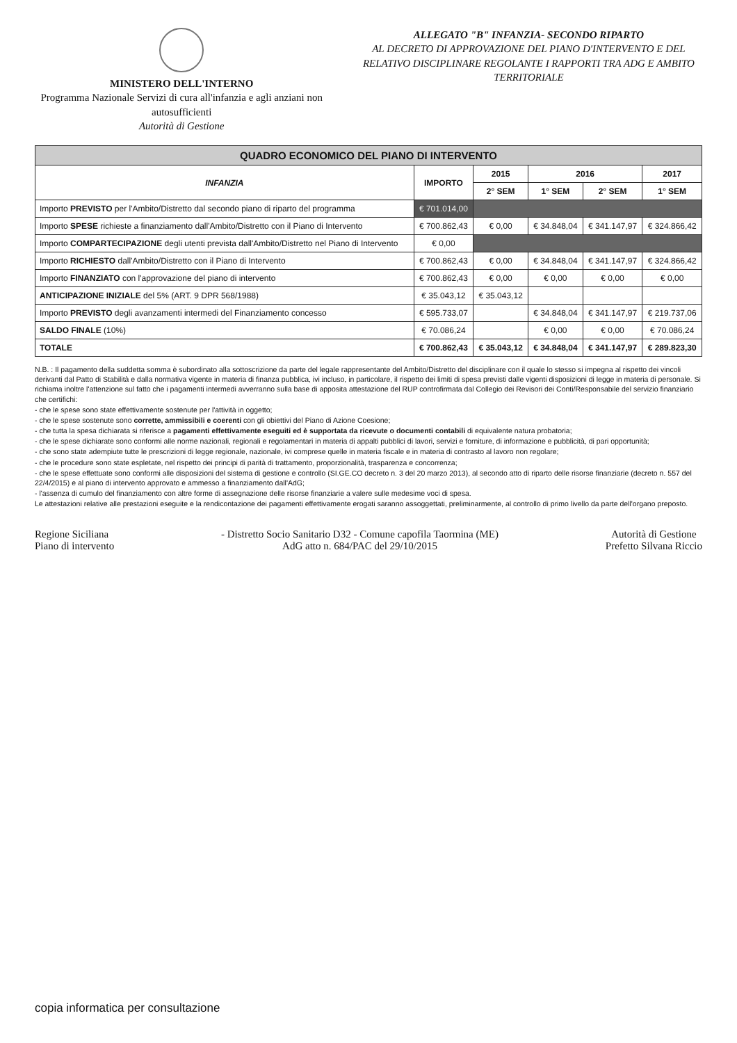MINISTERO DELL'INTERNO
Programma Nazionale Servizi di cura all'infanzia e agli anziani non autosufficienti
Autorità di Gestione
ALLEGATO "B" INFANZIA- SECONDO RIPARTO
AL DECRETO DI APPROVAZIONE DEL PIANO D'INTERVENTO E DEL RELATIVO DISCIPLINARE REGOLANTE I RAPPORTI TRA ADG E AMBITO TERRITORIALE
| QUADRO ECONOMICO DEL PIANO DI INTERVENTO | | | | | |
| --- | --- | --- | --- | --- | --- |
| INFANZIA | IMPORTO | 2015 | 2016 | | 2017 |
| | | 2° SEM | 1° SEM | 2° SEM | 1° SEM |
| Importo PREVISTO per l'Ambito/Distretto dal secondo piano di riparto del programma | € 701.014,00 | | | | |
| Importo SPESE richieste a finanziamento dall'Ambito/Distretto con il Piano di Intervento | € 700.862,43 | € 0,00 | € 34.848,04 | € 341.147,97 | € 324.866,42 |
| Importo COMPARTECIPAZIONE degli utenti prevista dall'Ambito/Distretto nel Piano di Intervento | € 0,00 | | | | |
| Importo RICHIESTO dall'Ambito/Distretto con il Piano di Intervento | € 700.862,43 | € 0,00 | € 34.848,04 | € 341.147,97 | € 324.866,42 |
| Importo FINANZIATO con l'approvazione del piano di intervento | € 700.862,43 | € 0,00 | € 0,00 | € 0,00 | € 0,00 |
| ANTICIPAZIONE INIZIALE del 5% (ART. 9 DPR 568/1988) | € 35.043,12 | € 35.043,12 | | | |
| Importo PREVISTO degli avanzamenti intermedi del Finanziamento concesso | € 595.733,07 | | € 34.848,04 | € 341.147,97 | € 219.737,06 |
| SALDO FINALE (10%) | € 70.086,24 | | € 0,00 | € 0,00 | € 70.086,24 |
| TOTALE | € 700.862,43 | € 35.043,12 | € 34.848,04 | € 341.147,97 | € 289.823,30 |
N.B. : Il pagamento della suddetta somma è subordinato alla sottoscrizione da parte del legale rappresentante del Ambito/Distretto del disciplinare con il quale lo stesso si impegna al rispetto dei vincoli derivanti dal Patto di Stabilità e dalla normativa vigente in materia di finanza pubblica, ivi incluso, in particolare, il rispetto dei limiti di spesa previsti dalle vigenti disposizioni di legge in materia di personale. Si richiama inoltre l'attenzione sul fatto che i pagamenti intermedi avverranno sulla base di apposita attestazione del RUP controfirmata dal Collegio dei Revisori dei Conti/Responsabile del servizio finanziario che certifichi:
- che le spese sono state effettivamente sostenute per l'attività in oggetto;
- che le spese sostenute sono corrette, ammissibili e coerenti con gli obiettivi del Piano di Azione Coesione;
- che tutta la spesa dichiarata si riferisce a pagamenti effettivamente eseguiti ed è supportata da ricevute o documenti contabili di equivalente natura probatoria;
- che le spese dichiarate sono conformi alle norme nazionali, regionali e regolamentari in materia di appalti pubblici di lavori, servizi e forniture, di informazione e pubblicità, di pari opportunità;
- che sono state adempiute tutte le prescrizioni di legge regionale, nazionale, ivi comprese quelle in materia fiscale e in materia di contrasto al lavoro non regolare;
- che le procedure sono state espletate, nel rispetto dei principi di parità di trattamento, proporzionalità, trasparenza e concorrenza;
- che le spese effettuate sono conformi alle disposizioni del sistema di gestione e controllo (SI.GE.CO decreto n. 3 del 20 marzo 2013), al secondo atto di riparto delle risorse finanziarie (decreto n. 557 del 22/4/2015) e al piano di intervento approvato e ammesso a finanziamento dall'AdG;
- l'assenza di cumulo del finanziamento con altre forme di assegnazione delle risorse finanziarie a valere sulle medesime voci di spesa.
Le attestazioni relative alle prestazioni eseguite e la rendicontazione dei pagamenti effettivamente erogati saranno assoggettati, preliminarmente, al controllo di primo livello da parte dell'organo preposto.
Regione Siciliana
Piano di intervento
- Distretto Socio Sanitario D32 - Comune capofila Taormina (ME)
AdG atto n. 684/PAC del 29/10/2015
Autorità di Gestione
Prefetto Silvana Riccio
copia informatica per consultazione